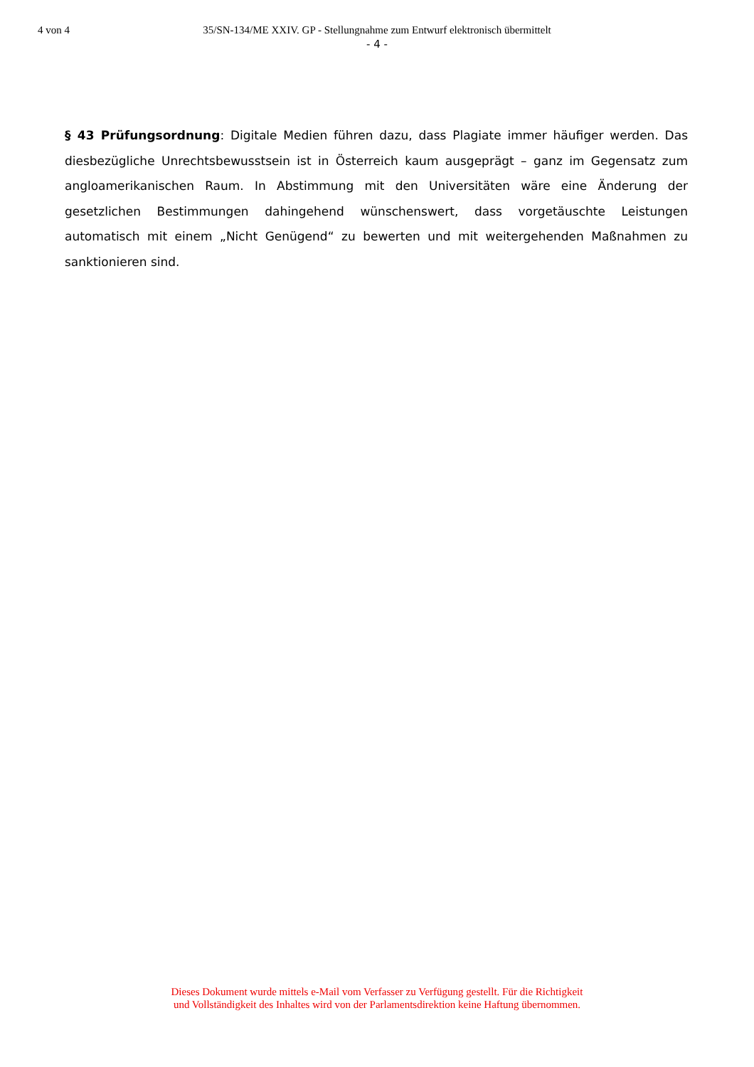4 von 4 35/SN-134/ME XXIV. GP - Stellungnahme zum Entwurf elektronisch übermittelt
- 4 -
§ 43 Prüfungsordnung: Digitale Medien führen dazu, dass Plagiate immer häufiger werden. Das diesbezügliche Unrechtsbewusstsein ist in Österreich kaum ausgeprägt – ganz im Gegensatz zum angloamerikanischen Raum. In Abstimmung mit den Universitäten wäre eine Änderung der gesetzlichen Bestimmungen dahingehend wünschenswert, dass vorgetäuschte Leistungen automatisch mit einem „Nicht Genügend“ zu bewerten und mit weitergehenden Maßnahmen zu sanktionieren sind.
Dieses Dokument wurde mittels e-Mail vom Verfasser zu Verfügung gestellt. Für die Richtigkeit
und Vollständigkeit des Inhaltes wird von der Parlamentsdirektion keine Haftung übernommen.